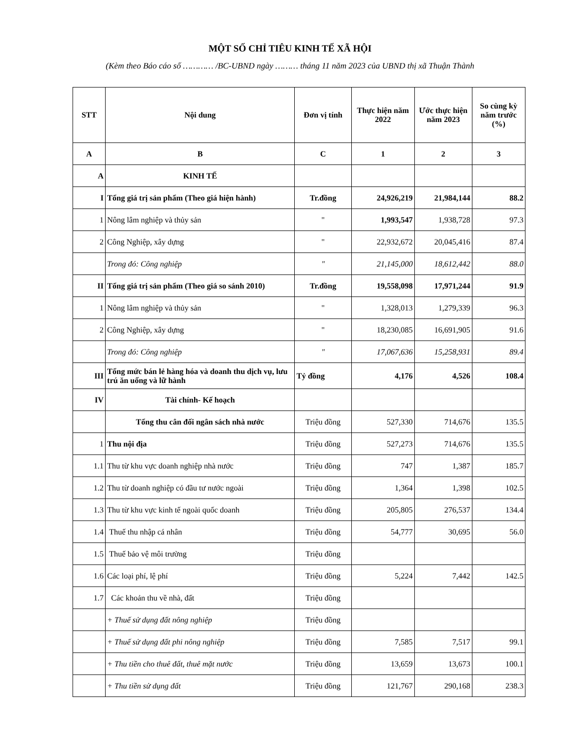MỘT SỐ CHỈ TIÊU KINH TẾ XÃ HỘI
(Kèm theo Báo cáo số ………… /BC-UBND ngày ……… tháng 11 năm 2023 của UBND thị xã Thuận Thành
| STT | Nội dung | Đơn vị tính | Thực hiện năm 2022 | Ước thực hiện năm 2023 | So cùng kỳ năm trước (%) |
| --- | --- | --- | --- | --- | --- |
| A | B | C | 1 | 2 | 3 |
| A | KINH TẾ | | | | |
| I | Tổng giá trị sản phẩm (Theo giá hiện hành) | Tr.đồng | 24,926,219 | 21,984,144 | 88.2 |
| 1 | Nông lâm nghiệp và thủy sản | " | 1,993,547 | 1,938,728 | 97.3 |
| 2 | Công Nghiệp, xây dựng | " | 22,932,672 | 20,045,416 | 87.4 |
| | Trong đó: Công nghiệp | " | 21,145,000 | 18,612,442 | 88.0 |
| II | Tổng giá trị sản phẩm (Theo giá so sánh 2010) | Tr.đồng | 19,558,098 | 17,971,244 | 91.9 |
| 1 | Nông lâm nghiệp và thủy sản | " | 1,328,013 | 1,279,339 | 96.3 |
| 2 | Công Nghiệp, xây dựng | " | 18,230,085 | 16,691,905 | 91.6 |
| | Trong đó: Công nghiệp | " | 17,067,636 | 15,258,931 | 89.4 |
| III | Tổng mức bán lẻ hàng hóa và doanh thu dịch vụ, lưu trú ăn uống và lữ hành | Tỷ đồng | 4,176 | 4,526 | 108.4 |
| IV | Tài chính- Kế hoạch | | | | |
| | Tổng thu cân đối ngân sách nhà nước | Triệu đồng | 527,330 | 714,676 | 135.5 |
| 1 | Thu nội địa | Triệu đồng | 527,273 | 714,676 | 135.5 |
| 1.1 | Thu từ khu vực doanh nghiệp nhà nước | Triệu đồng | 747 | 1,387 | 185.7 |
| 1.2 | Thu từ doanh nghiệp có đầu tư nước ngoài | Triệu đồng | 1,364 | 1,398 | 102.5 |
| 1.3 | Thu từ khu vực kinh tế ngoài quốc doanh | Triệu đồng | 205,805 | 276,537 | 134.4 |
| 1.4 | Thuế thu nhập cá nhân | Triệu đồng | 54,777 | 30,695 | 56.0 |
| 1.5 | Thuế bảo vệ môi trường | Triệu đồng | | | |
| 1.6 | Các loại phí, lệ phí | Triệu đồng | 5,224 | 7,442 | 142.5 |
| 1.7 | Các khoản thu về nhà, đất | Triệu đồng | | | |
| | + Thuế sử dụng đất nông nghiệp | Triệu đồng | | | |
| | + Thuế sử dụng đất phi nông nghiệp | Triệu đồng | 7,585 | 7,517 | 99.1 |
| | + Thu tiền cho thuê đất, thuê mặt nước | Triệu đồng | 13,659 | 13,673 | 100.1 |
| | + Thu tiền sử dụng đất | Triệu đồng | 121,767 | 290,168 | 238.3 |